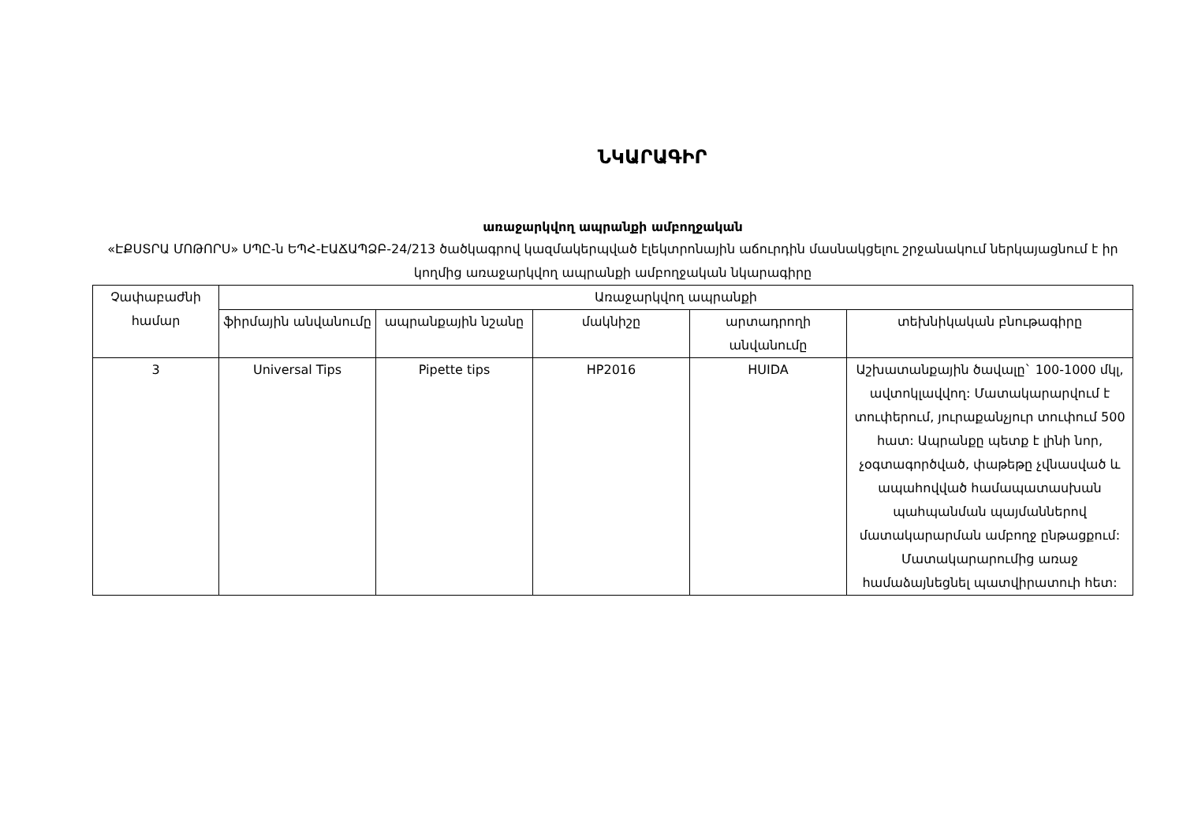ՆԿԱՐԱԳԻՐ
առաջարկվող ապրանքի ամբողջական
«ԷՔՍՏՐԱ ՄՈԹՈՐՍ» ՍՊԸ-ն ԵՊՀ-ԷԱՃԱՊՁԲ-24/213 ծածկագրով կազմակերպված էլեկտրոնային աճուրդին մասնակցելու շրջանակում ներկայացնում է իր կողմից առաջարկվող ապրանքի ամբողջական նկարագիրը
| Չափաբաժնի համար | Առաջարկվող ապրանքի | | | | |
| --- | --- | --- | --- | --- | --- |
| | ֆիրմային անվանումը | ապրանքային նշանը | մակնիշը | արտադրողի անվանումը | տեխնիկական բնութագիրը |
| 3 | Universal Tips | Pipette tips | HP2016 | HUIDA | Աշխատանքային ծավալը` 100-1000 մկլ, ավտոկլավվող: Մատակարարվում է տուփերում, յուրաքանչյուր տուփում 500 հատ: Ապրանքը պետք է լինի նոր, չօգտագործված, փաթեթը չվնասված և ապահովված համապատասխան պահպանման պայմաններով մատակարարման ամբողջ ընթացքում: Մատակարարումից առաջ համաձայնեցնել պատվիրատուի հետ: |